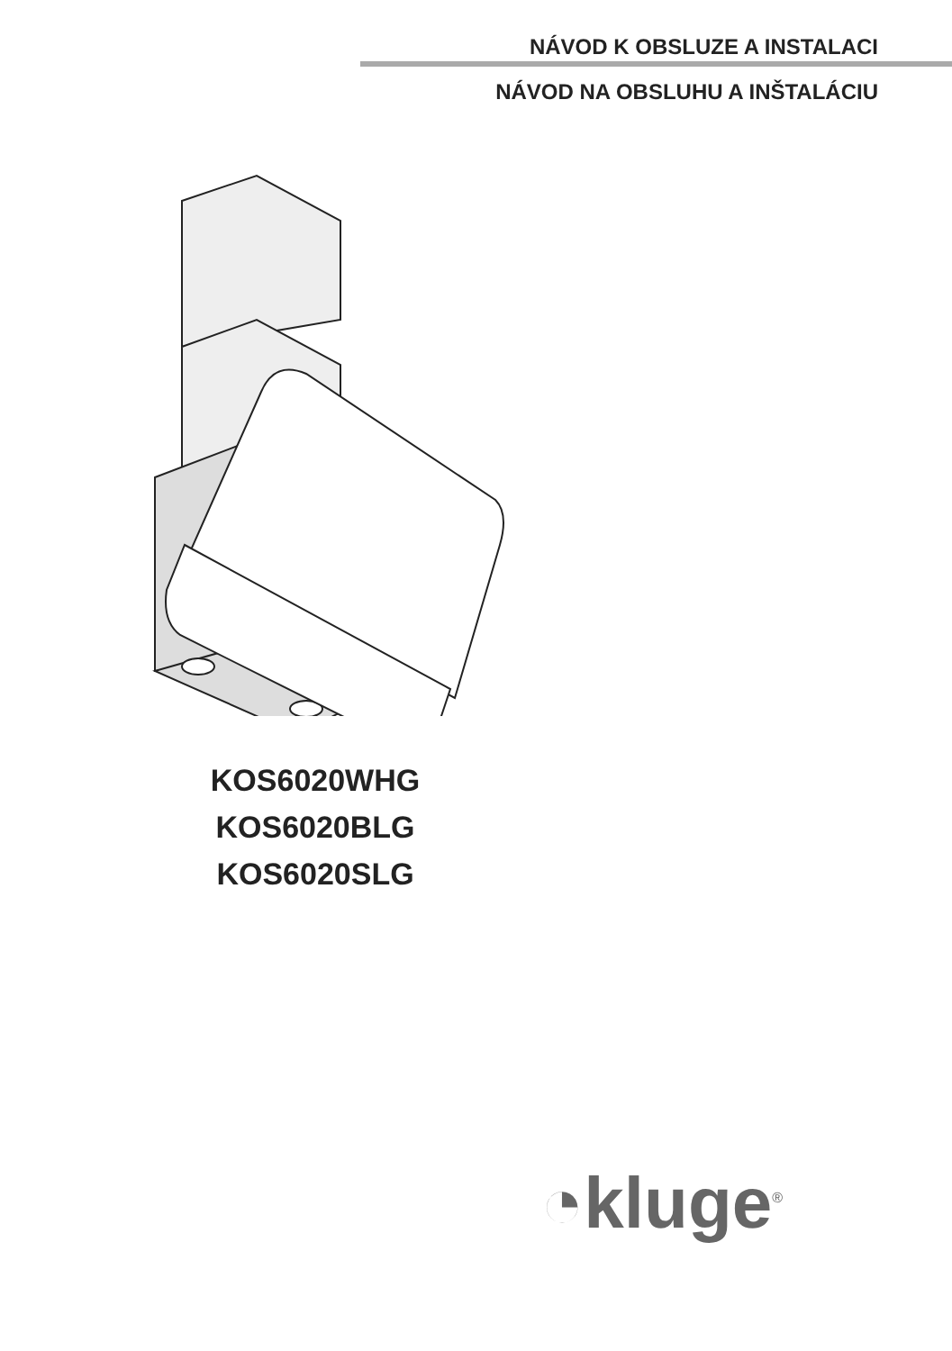NÁVOD K OBSLUZE A INSTALACI
NÁVOD NA OBSLUHU A INŠTALÁCIU
KOS6020WHG
KOS6020BLG
KOS6020SLG
◔kluge<sup>®</sup>